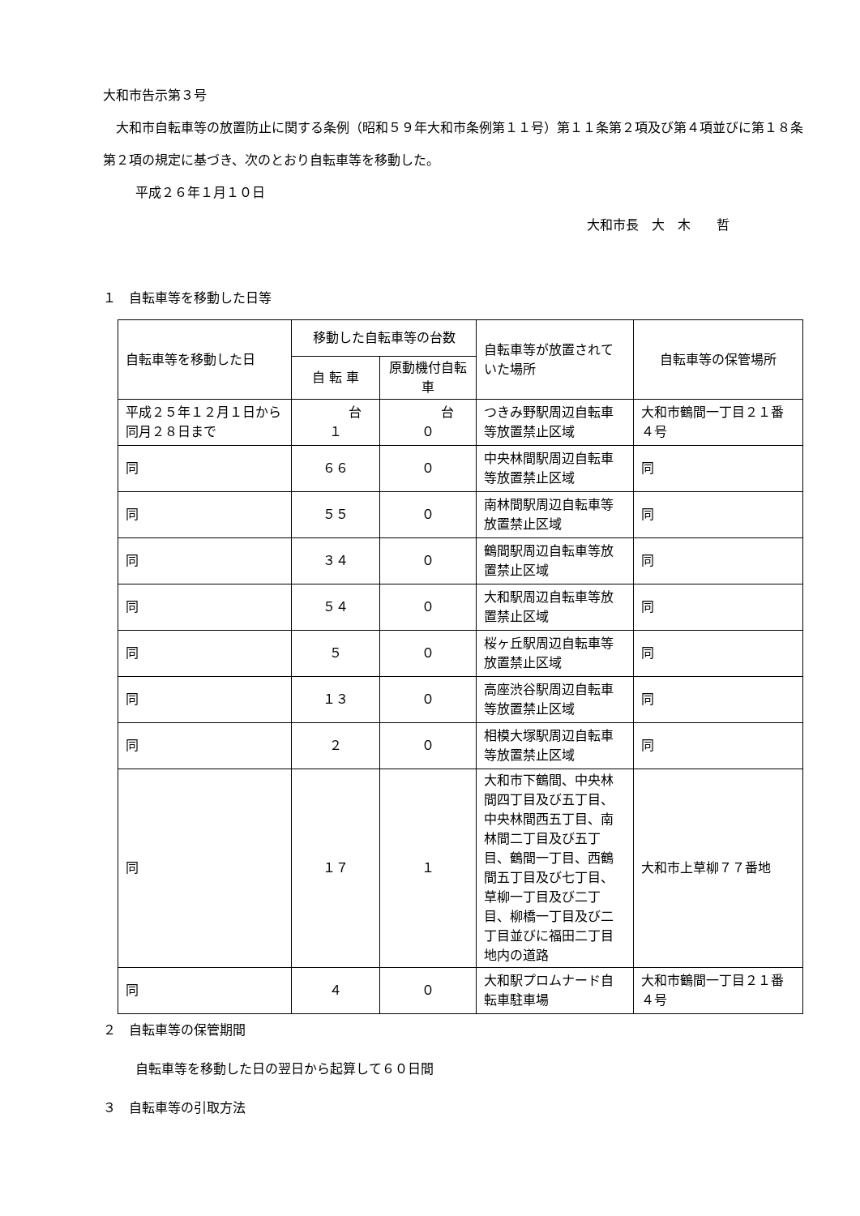大和市告示第３号
大和市自転車等の放置防止に関する条例（昭和５９年大和市条例第１１号）第１１条第２項及び第４項並びに第１８条第２項の規定に基づき、次のとおり自転車等を移動した。
平成２６年１月１０日
大和市長　大　木　　哲
１　自転車等を移動した日等
| 自転車等を移動した日 | 移動した自転車等の台数 | | 自転車等が放置されていた場所 | 自転車等の保管場所 |
| --- | --- | --- | --- | --- |
| | 自 転 車 | 原動機付自転車 | | |
| 平成２５年１２月１日から同月２８日まで | 台 １ | 台 ０ | つきみ野駅周辺自転車等放置禁止区域 | 大和市鶴間一丁目２１番４号 |
| 同 | ６６ | ０ | 中央林間駅周辺自転車等放置禁止区域 | 同 |
| 同 | ５５ | ０ | 南林間駅周辺自転車等放置禁止区域 | 同 |
| 同 | ３４ | ０ | 鶴間駅周辺自転車等放置禁止区域 | 同 |
| 同 | ５４ | ０ | 大和駅周辺自転車等放置禁止区域 | 同 |
| 同 | ５ | ０ | 桜ヶ丘駅周辺自転車等放置禁止区域 | 同 |
| 同 | １３ | ０ | 高座渋谷駅周辺自転車等放置禁止区域 | 同 |
| 同 | ２ | ０ | 相模大塚駅周辺自転車等放置禁止区域 | 同 |
| 同 | １７ | １ | 大和市下鶴間、中央林間四丁目及び五丁目、中央林間西五丁目、南林間二丁目及び五丁目、鶴間一丁目、西鶴間五丁目及び七丁目、草柳一丁目及び二丁目、柳橋一丁目及び二丁目並びに福田二丁目地内の道路 | 大和市上草柳７７番地 |
| 同 | ４ | ０ | 大和駅プロムナード自転車駐車場 | 大和市鶴間一丁目２１番４号 |
２　自転車等の保管期間
自転車等を移動した日の翌日から起算して６０日間
３　自転車等の引取方法